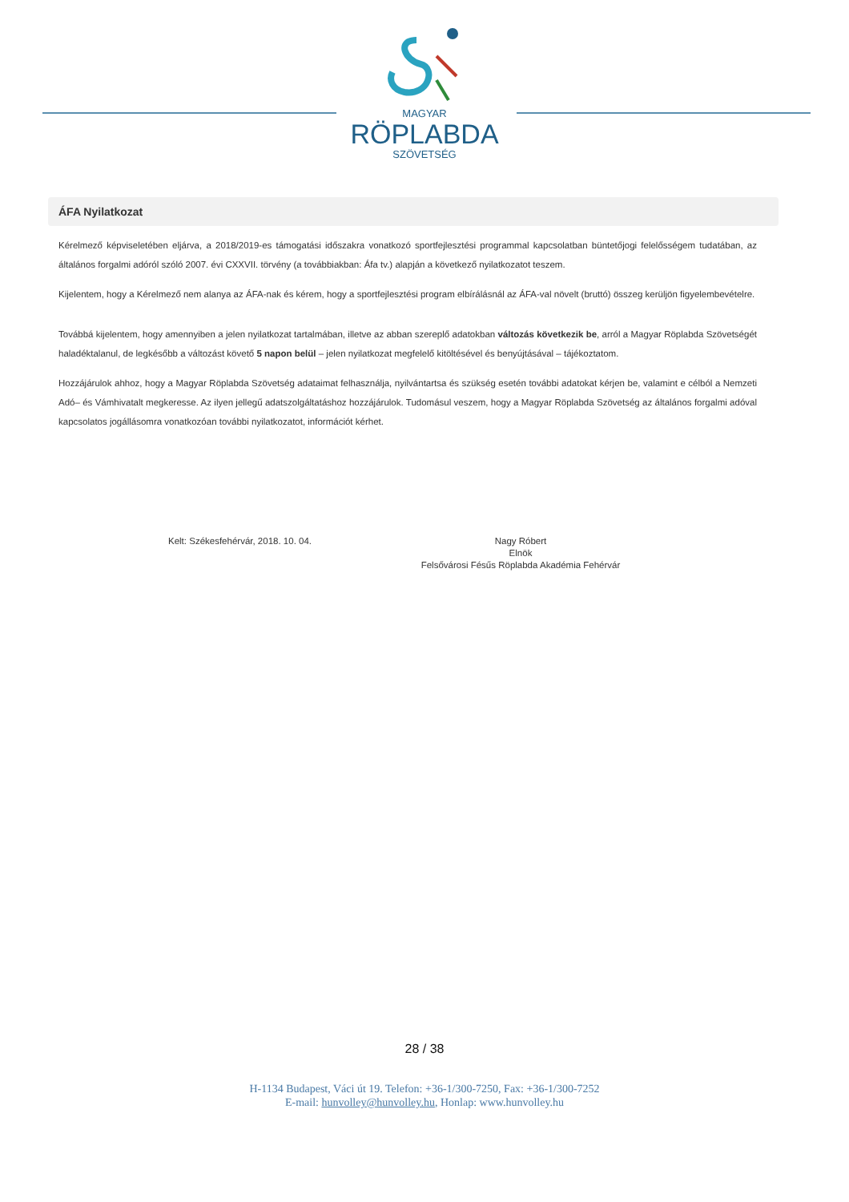MAGYAR
RÖPLABDA
SZÖVETSÉG
ÁFA Nyilatkozat
Kérelmező képviseletében eljárva, a 2018/2019-es támogatási időszakra vonatkozó sportfejlesztési programmal kapcsolatban büntetőjogi felelősségem tudatában, az általános forgalmi adóról szóló 2007. évi CXXVII. törvény (a továbbiakban: Áfa tv.) alapján a következő nyilatkozatot teszem.
Kijelentem, hogy a Kérelmező nem alanya az ÁFA-nak és kérem, hogy a sportfejlesztési program elbírálásnál az ÁFA-val növelt (bruttó) összeg kerüljön figyelembevételre.
Továbbá kijelentem, hogy amennyiben a jelen nyilatkozat tartalmában, illetve az abban szereplő adatokban változás következik be, arról a Magyar Röplabda Szövetségét haladéktalanul, de legkésőbb a változást követő 5 napon belül – jelen nyilatkozat megfelelő kitöltésével és benyújtásával – tájékoztatom.
Hozzájárulok ahhoz, hogy a Magyar Röplabda Szövetség adataimat felhasználja, nyilvántartsa és szükség esetén további adatokat kérjen be, valamint e célból a Nemzeti Adó– és Vámhivatalt megkeresse. Az ilyen jellegű adatszolgáltatáshoz hozzájárulok. Tudomásul veszem, hogy a Magyar Röplabda Szövetség az általános forgalmi adóval kapcsolatos jogállásomra vonatkozóan további nyilatkozatot, információt kérhet.
Kelt: Székesfehérvár, 2018. 10. 04. Nagy Róbert
Elnök
Felsővárosi Fésűs Röplabda Akadémia Fehérvár
28 / 38
H-1134 Budapest, Váci út 19. Telefon: +36-1/300-7250, Fax: +36-1/300-7252
E-mail: hunvolley@hunvolley.hu, Honlap: www.hunvolley.hu